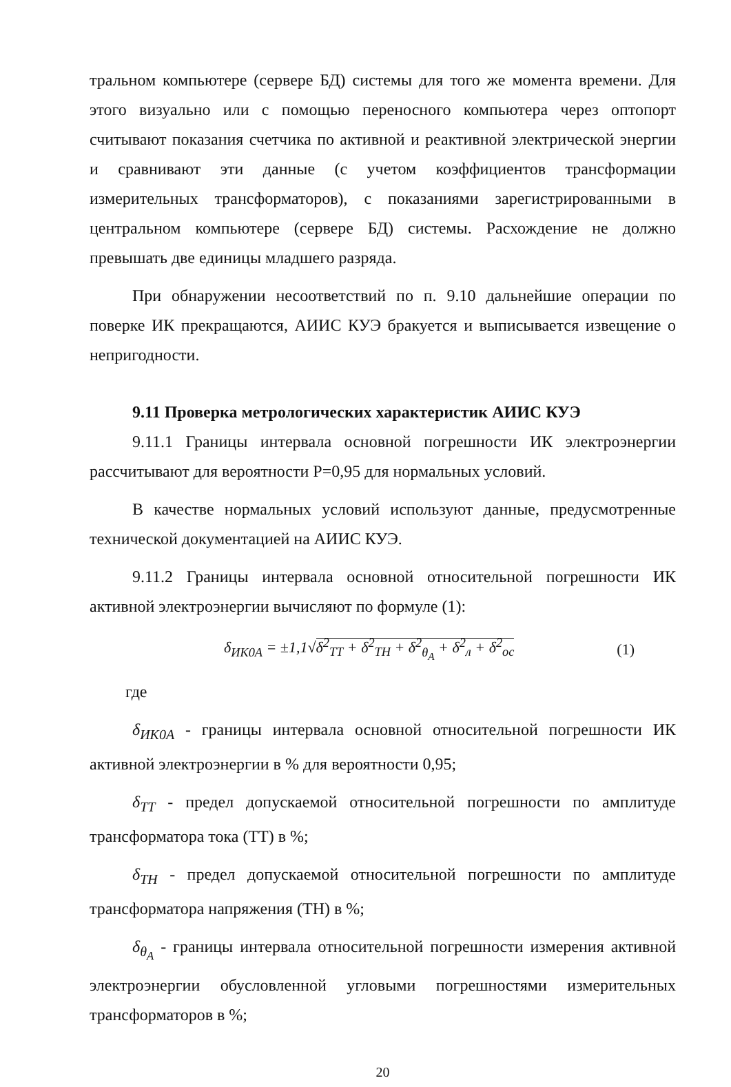тральном компьютере (сервере БД) системы для того же момента времени. Для этого визуально или с помощью переносного компьютера через оптопорт считывают показания счетчика по активной и реактивной электрической энергии и сравнивают эти данные (с учетом коэффициентов трансформации измерительных трансформаторов), с показаниями зарегистрированными в центральном компьютере (сервере БД) системы. Расхождение не должно превышать две единицы младшего разряда.
При обнаружении несоответствий по п. 9.10 дальнейшие операции по поверке ИК прекращаются, АИИС КУЭ бракуется и выписывается извещение о непригодности.
9.11 Проверка метрологических характеристик АИИС КУЭ
9.11.1 Границы интервала основной погрешности ИК электроэнергии рассчитывают для вероятности Р=0,95 для нормальных условий.
В качестве нормальных условий используют данные, предусмотренные технической документацией на АИИС КУЭ.
9.11.2 Границы интервала основной относительной погрешности ИК активной электроэнергии вычисляют по формуле (1):
δ<sub>ИК0А</sub> = ±1,1√δ<sup>2</sup><sub>ТТ</sub> + δ<sup>2</sup><sub>ТН</sub> + δ<sup>2</sup><sub>θ<sub>A</sub></sub> + δ<sup>2</sup><sub>л</sub> + δ<sup>2</sup><sub>ос</sub> (1)
где
δ<sub>ИК0А</sub> - границы интервала основной относительной погрешности ИК активной электроэнергии в % для вероятности 0,95;
δ<sub>ТТ</sub> - предел допускаемой относительной погрешности по амплитуде трансформатора тока (ТТ) в %;
δ<sub>ТН</sub> - предел допускаемой относительной погрешности по амплитуде трансформатора напряжения (ТН) в %;
δ<sub>θ<sub>A</sub></sub> - границы интервала относительной погрешности измерения активной электроэнергии обусловленной угловыми погрешностями измерительных трансформаторов в %;
20